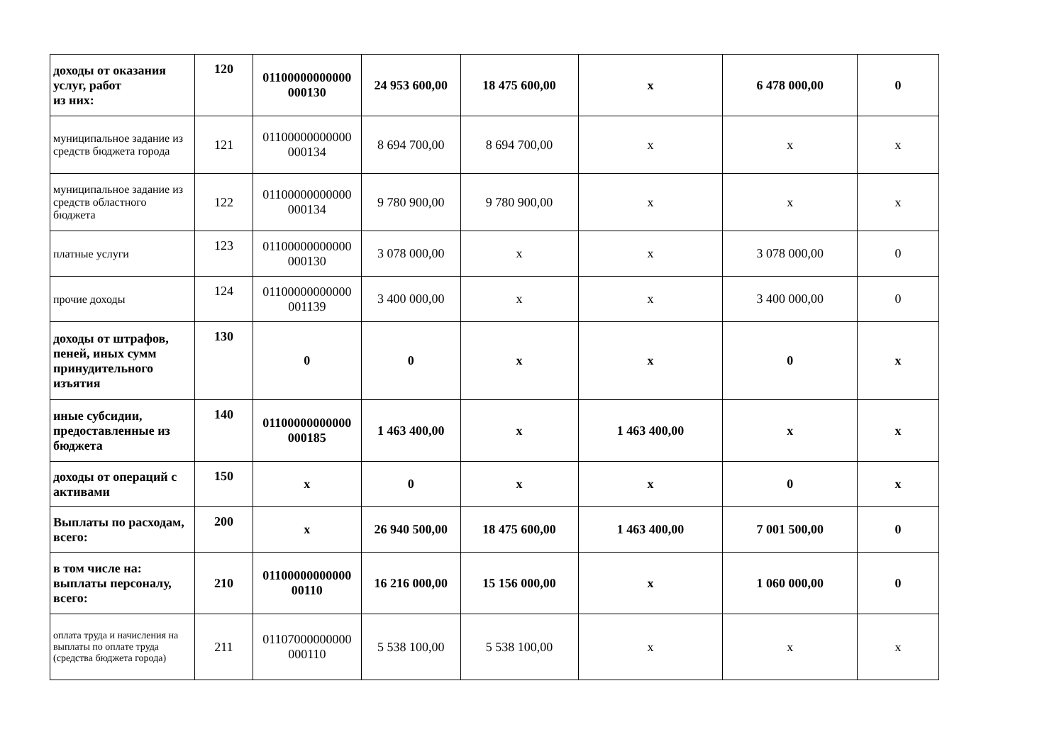| доходы от оказания услуг, работ из них: | 120 | 01100000000000 000130 | 24 953 600,00 | 18 475 600,00 | x | 6 478 000,00 | 0 |
| муниципальное задание из средств бюджета города | 121 | 01100000000000 000134 | 8 694 700,00 | 8 694 700,00 | x | x | x |
| муниципальное задание из средств областного бюджета | 122 | 01100000000000 000134 | 9 780 900,00 | 9 780 900,00 | x | x | x |
| платные услуги | 123 | 01100000000000 000130 | 3 078 000,00 | x | x | 3 078 000,00 | 0 |
| прочие доходы | 124 | 01100000000000 001139 | 3 400 000,00 | x | x | 3 400 000,00 | 0 |
| доходы от штрафов, пеней, иных сумм принудительного изъятия | 130 | 0 | 0 | x | x | 0 | x |
| иные субсидии, предоставленные из бюджета | 140 | 01100000000000 000185 | 1 463 400,00 | x | 1 463 400,00 | x | x |
| доходы от операций с активами | 150 | x | 0 | x | x | 0 | x |
| Выплаты по расходам, всего: | 200 | x | 26 940 500,00 | 18 475 600,00 | 1 463 400,00 | 7 001 500,00 | 0 |
| в том числе на: выплаты персоналу, всего: | 210 | 01100000000000 00110 | 16 216 000,00 | 15 156 000,00 | x | 1 060 000,00 | 0 |
| оплата труда и начисления на выплаты по оплате труда (средства бюджета города) | 211 | 01107000000000 000110 | 5 538 100,00 | 5 538 100,00 | x | x | x |